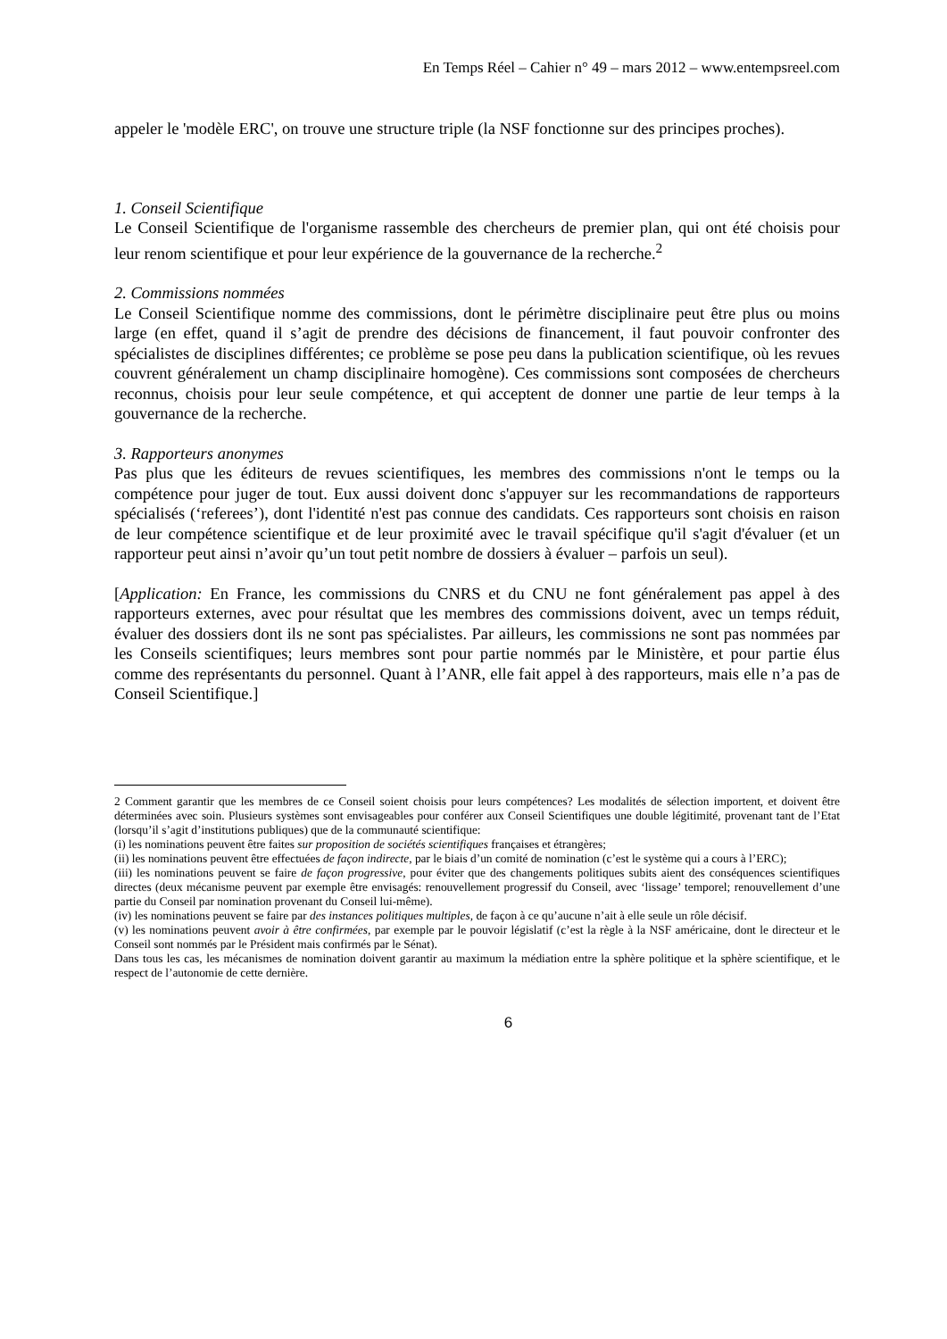En Temps Réel – Cahier n° 49 – mars 2012 – www.entempsreel.com
appeler le 'modèle ERC', on trouve une structure triple (la NSF fonctionne sur des principes proches).
1. Conseil Scientifique
Le Conseil Scientifique de l'organisme rassemble des chercheurs de premier plan, qui ont été choisis pour leur renom scientifique et pour leur expérience de la gouvernance de la recherche.<sup>2</sup>
2. Commissions nommées
Le Conseil Scientifique nomme des commissions, dont le périmètre disciplinaire peut être plus ou moins large (en effet, quand il s’agit de prendre des décisions de financement, il faut pouvoir confronter des spécialistes de disciplines différentes; ce problème se pose peu dans la publication scientifique, où les revues couvrent généralement un champ disciplinaire homogène). Ces commissions sont composées de chercheurs reconnus, choisis pour leur seule compétence, et qui acceptent de donner une partie de leur temps à la gouvernance de la recherche.
3. Rapporteurs anonymes
Pas plus que les éditeurs de revues scientifiques, les membres des commissions n'ont le temps ou la compétence pour juger de tout. Eux aussi doivent donc s'appuyer sur les recommandations de rapporteurs spécialisés (‘referees’), dont l'identité n'est pas connue des candidats. Ces rapporteurs sont choisis en raison de leur compétence scientifique et de leur proximité avec le travail spécifique qu'il s'agit d'évaluer (et un rapporteur peut ainsi n’avoir qu’un tout petit nombre de dossiers à évaluer – parfois un seul).
[Application: En France, les commissions du CNRS et du CNU ne font généralement pas appel à des rapporteurs externes, avec pour résultat que les membres des commissions doivent, avec un temps réduit, évaluer des dossiers dont ils ne sont pas spécialistes. Par ailleurs, les commissions ne sont pas nommées par les Conseils scientifiques; leurs membres sont pour partie nommés par le Ministère, et pour partie élus comme des représentants du personnel. Quant à l’ANR, elle fait appel à des rapporteurs, mais elle n’a pas de Conseil Scientifique.]
2 Comment garantir que les membres de ce Conseil soient choisis pour leurs compétences? Les modalités de sélection importent, et doivent être déterminées avec soin. Plusieurs systèmes sont envisageables pour conférer aux Conseil Scientifiques une double légitimité, provenant tant de l’Etat (lorsqu’il s’agit d’institutions publiques) que de la communauté scientifique:
(i) les nominations peuvent être faites sur proposition de sociétés scientifiques françaises et étrangères;
(ii) les nominations peuvent être effectuées de façon indirecte, par le biais d’un comité de nomination (c’est le système qui a cours à l’ERC);
(iii) les nominations peuvent se faire de façon progressive, pour éviter que des changements politiques subits aient des conséquences scientifiques directes (deux mécanisme peuvent par exemple être envisagés: renouvellement progressif du Conseil, avec ‘lissage’ temporel; renouvellement d’une partie du Conseil par nomination provenant du Conseil lui-même).
(iv) les nominations peuvent se faire par des instances politiques multiples, de façon à ce qu’aucune n’ait à elle seule un rôle décisif.
(v) les nominations peuvent avoir à être confirmées, par exemple par le pouvoir législatif (c’est la règle à la NSF américaine, dont le directeur et le Conseil sont nommés par le Président mais confirmés par le Sénat).
Dans tous les cas, les mécanismes de nomination doivent garantir au maximum la médiation entre la sphère politique et la sphère scientifique, et le respect de l’autonomie de cette dernière.
6